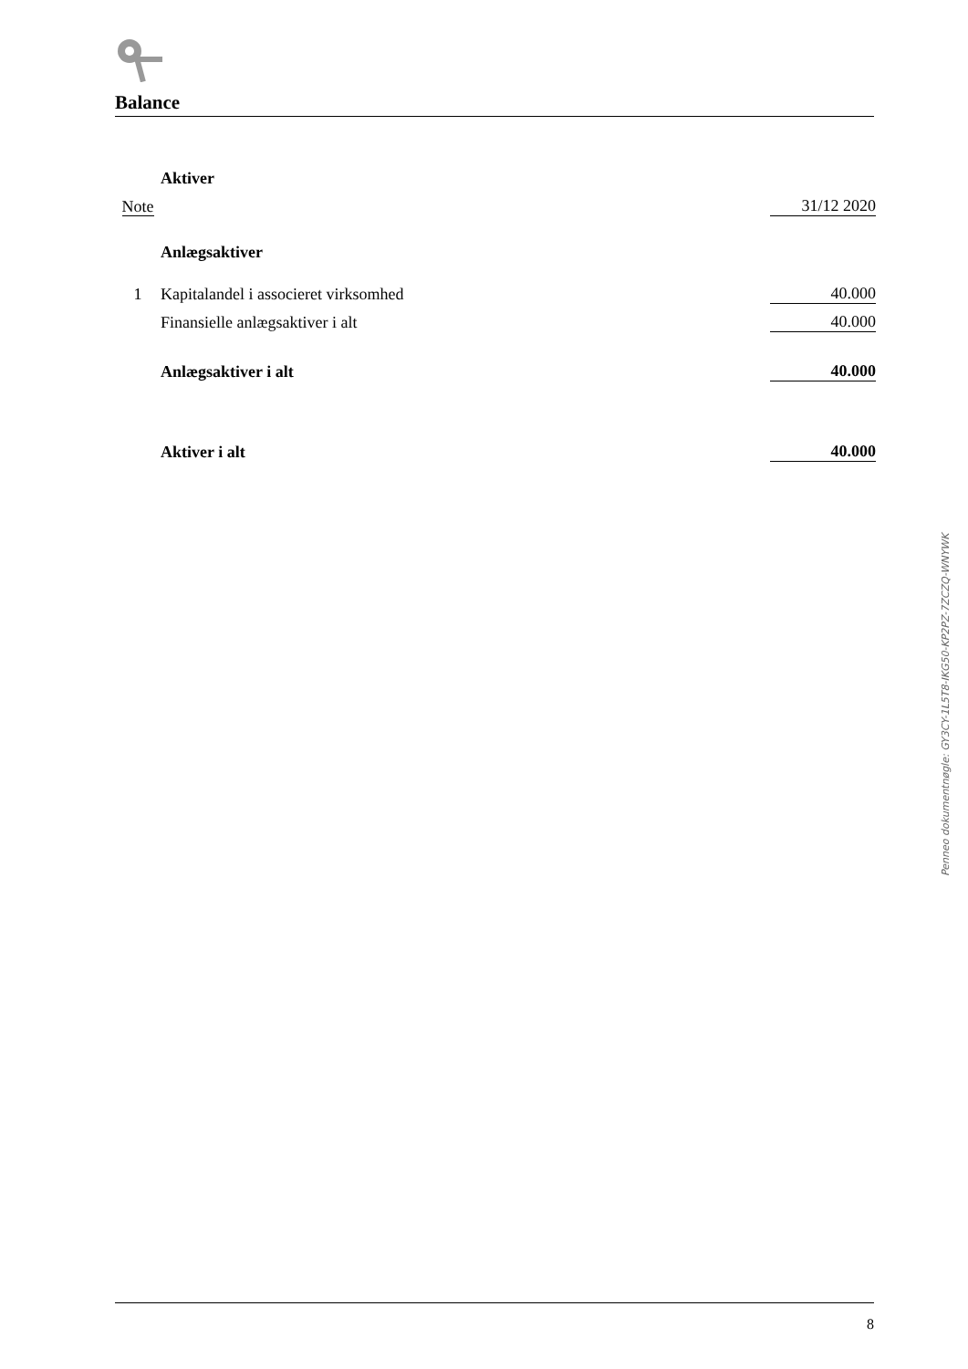Balance
| | Aktiver | |
| Note | | 31/12 2020 |
| | Anlægsaktiver | |
| 1 | Kapitalandel i associeret virksomhed | 40.000 |
| | Finansielle anlægsaktiver i alt | 40.000 |
| | Anlægsaktiver i alt | 40.000 |
| | Aktiver i alt | 40.000 |
Penneo dokumentnøgle: GY3CY-1L5T8-IKG50-KP2PZ-7ZCZQ-WNYWK
8